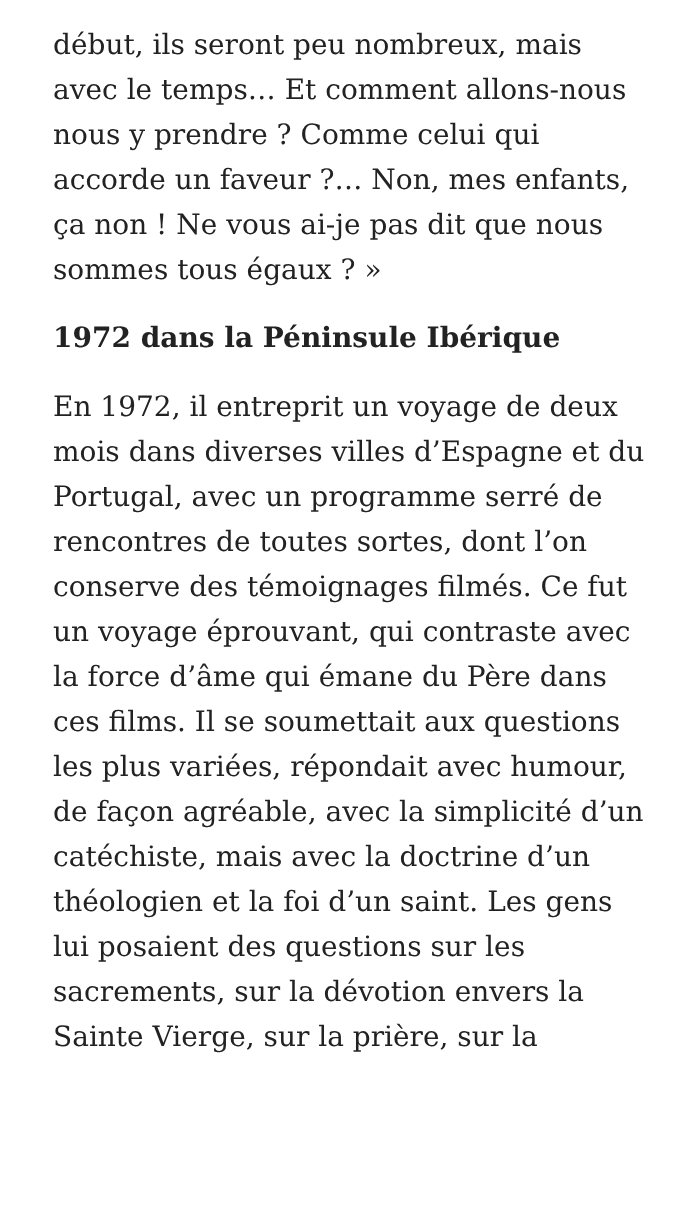début, ils seront peu nombreux, mais avec le temps… Et comment allons-nous nous y prendre ? Comme celui qui accorde un faveur ?… Non, mes enfants, ça non ! Ne vous ai-je pas dit que nous sommes tous égaux ? »
1972 dans la Péninsule Ibérique
En 1972, il entreprit un voyage de deux mois dans diverses villes d’Espagne et du Portugal, avec un programme serré de rencontres de toutes sortes, dont l’on conserve des témoignages filmés. Ce fut un voyage éprouvant, qui contraste avec la force d’âme qui émane du Père dans ces films. Il se soumettait aux questions les plus variées, répondait avec humour, de façon agréable, avec la simplicité d’un catéchiste, mais avec la doctrine d’un théologien et la foi d’un saint. Les gens lui posaient des questions sur les sacrements, sur la dévotion envers la Sainte Vierge, sur la prière, sur la